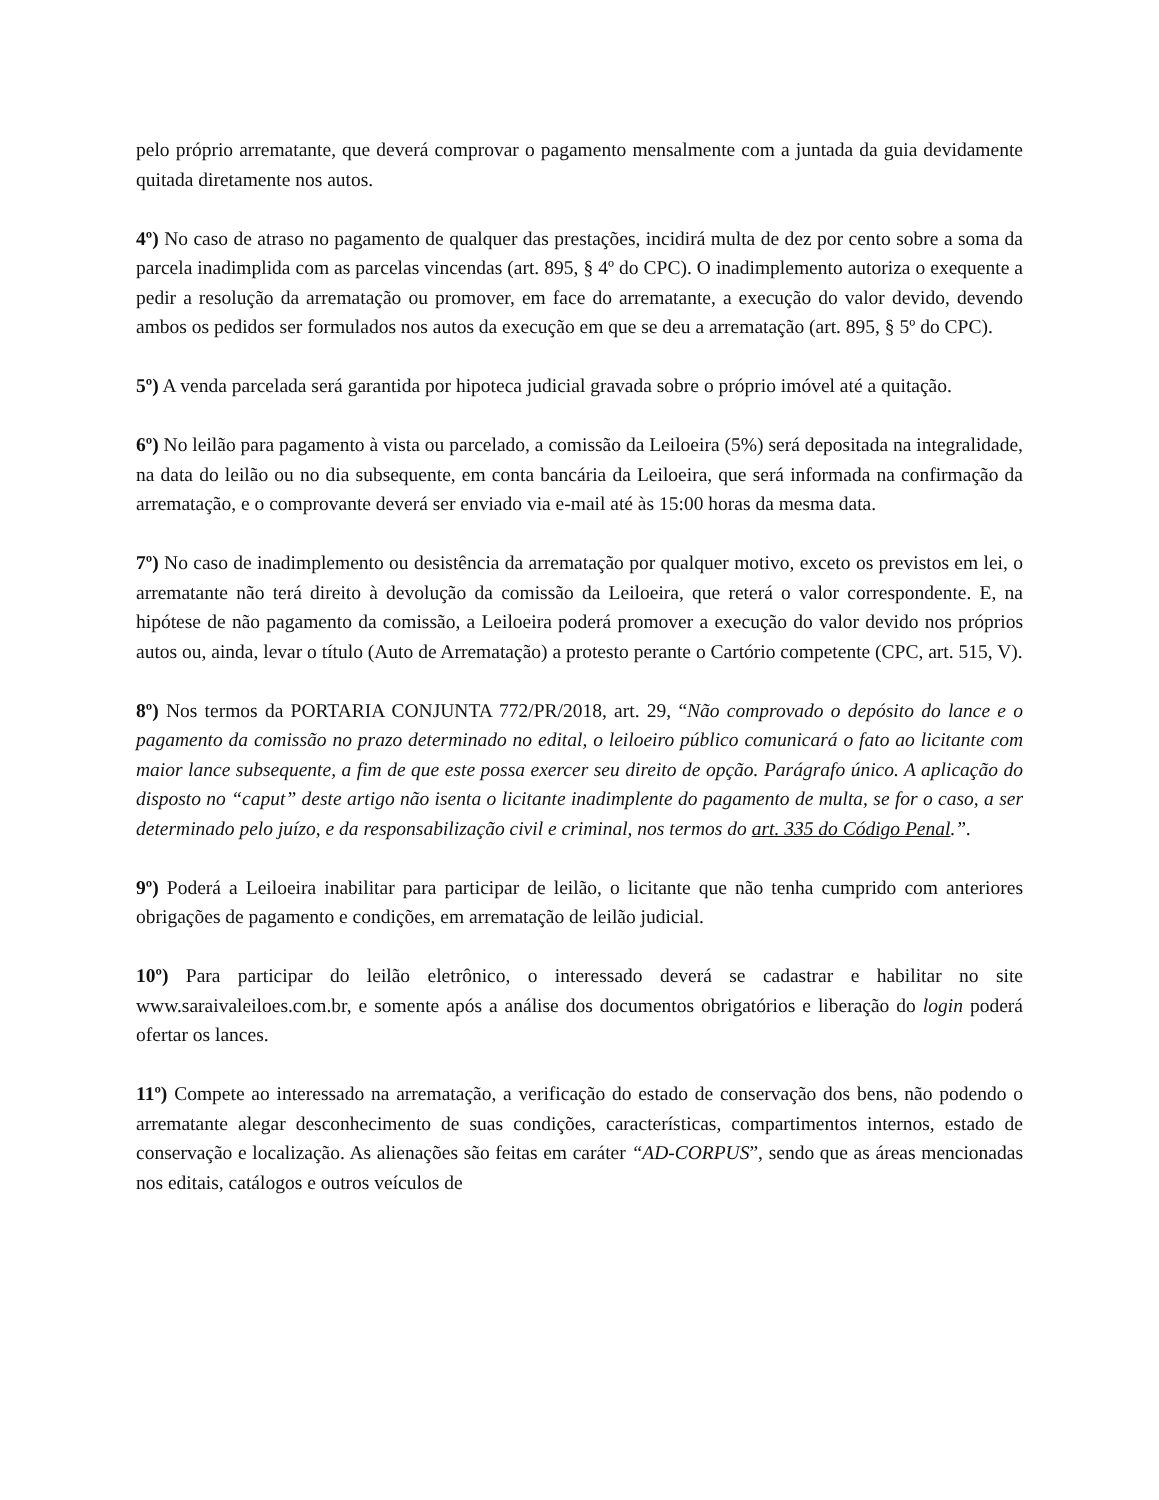pelo próprio arrematante, que deverá comprovar o pagamento mensalmente com a juntada da guia devidamente quitada diretamente nos autos.
4º) No caso de atraso no pagamento de qualquer das prestações, incidirá multa de dez por cento sobre a soma da parcela inadimplida com as parcelas vincendas (art. 895, § 4º do CPC). O inadimplemento autoriza o exequente a pedir a resolução da arrematação ou promover, em face do arrematante, a execução do valor devido, devendo ambos os pedidos ser formulados nos autos da execução em que se deu a arrematação (art. 895, § 5º do CPC).
5º) A venda parcelada será garantida por hipoteca judicial gravada sobre o próprio imóvel até a quitação.
6º) No leilão para pagamento à vista ou parcelado, a comissão da Leiloeira (5%) será depositada na integralidade, na data do leilão ou no dia subsequente, em conta bancária da Leiloeira, que será informada na confirmação da arrematação, e o comprovante deverá ser enviado via e-mail até às 15:00 horas da mesma data.
7º) No caso de inadimplemento ou desistência da arrematação por qualquer motivo, exceto os previstos em lei, o arrematante não terá direito à devolução da comissão da Leiloeira, que reterá o valor correspondente. E, na hipótese de não pagamento da comissão, a Leiloeira poderá promover a execução do valor devido nos próprios autos ou, ainda, levar o título (Auto de Arrematação) a protesto perante o Cartório competente (CPC, art. 515, V).
8º) Nos termos da PORTARIA CONJUNTA 772/PR/2018, art. 29, “Não comprovado o depósito do lance e o pagamento da comissão no prazo determinado no edital, o leiloeiro público comunicará o fato ao licitante com maior lance subsequente, a fim de que este possa exercer seu direito de opção. Parágrafo único. A aplicação do disposto no “caput” deste artigo não isenta o licitante inadimplente do pagamento de multa, se for o caso, a ser determinado pelo juízo, e da responsabilização civil e criminal, nos termos do art. 335 do Código Penal.”.
9º) Poderá a Leiloeira inabilitar para participar de leilão, o licitante que não tenha cumprido com anteriores obrigações de pagamento e condições, em arrematação de leilão judicial.
10º) Para participar do leilão eletrônico, o interessado deverá se cadastrar e habilitar no site www.saraivaleiloes.com.br, e somente após a análise dos documentos obrigatórios e liberação do login poderá ofertar os lances.
11º) Compete ao interessado na arrematação, a verificação do estado de conservação dos bens, não podendo o arrematante alegar desconhecimento de suas condições, características, compartimentos internos, estado de conservação e localização. As alienações são feitas em caráter “AD-CORPUS”, sendo que as áreas mencionadas nos editais, catálogos e outros veículos de